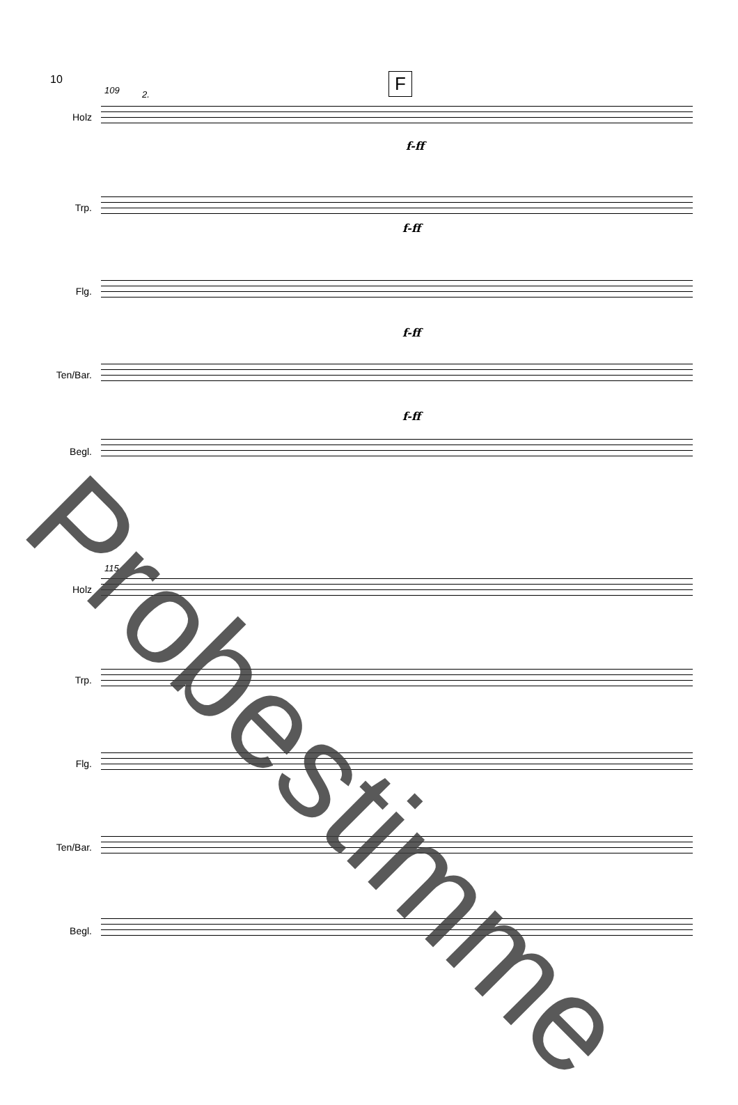10 F
109
115
2.
Holz
Trp.
Flg.
Ten/Bar.
Begl.
f-ff
f-ff
f-ff
f-ff
Holz
Trp.
Flg.
Ten/Bar.
Begl.
Probestimme